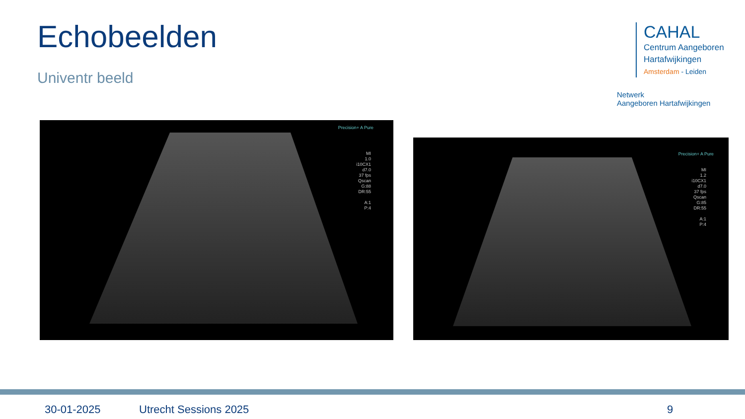Echobeelden
Univentr beeld
CAHAL
Centrum Aangeboren
Hartafwijkingen
Amsterdam - Leiden
Netwerk
Aangeboren Hartafwijkingen
Precision+ A Pure
MI
1.0
i10CX1
d7.0
37 fps
Qscan
G:88
DR:55
A:1
P:4
Precision+ A Pure
MI
1.2
i10CX1
d7.0
37 fps
Qscan
G:85
DR:55
A:1
P:4
30-01-2025 Utrecht Sessions 2025 9